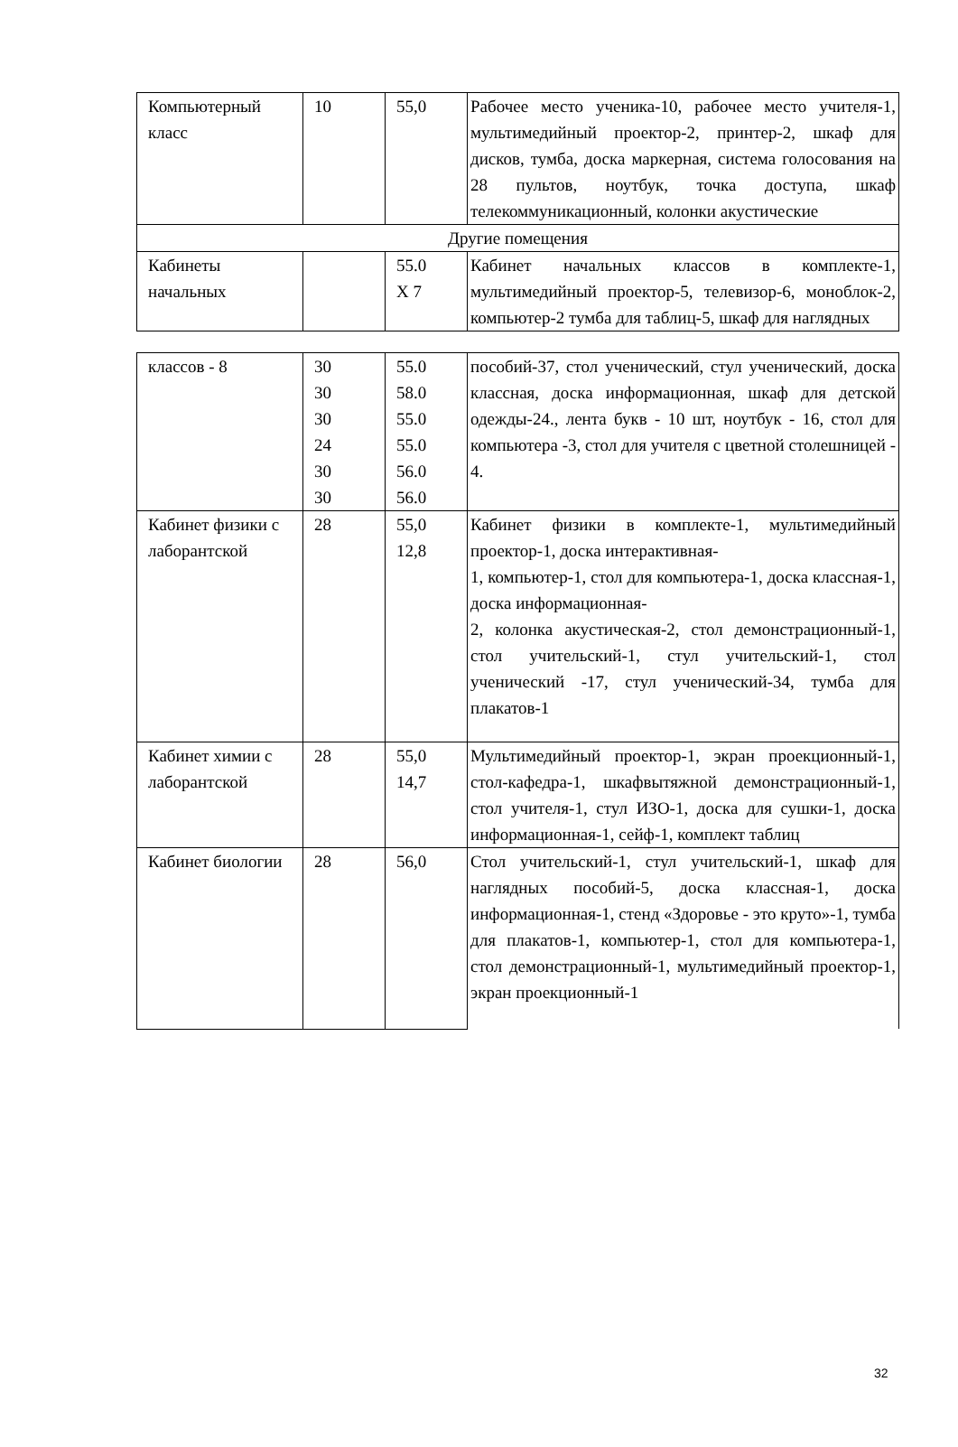| Компьютерный класс | 10 | 55,0 | Рабочее место ученика-10, рабочее место учителя-1, мультимедийный проектор-2, принтер-2, шкаф для дисков, тумба, доска маркерная, система голосования на 28 пультов, ноутбук, точка доступа, шкаф телекоммуникационный, колонки акустические |
| Другие помещения | | | |
| Кабинеты начальных | | 55.0 Х 7 | Кабинет начальных классов в комплекте-1, мультимедийный проектор-5, телевизор-6, моноблок-2, компьютер-2 тумба для таблиц-5, шкаф для наглядных |
| классов - 8 | 30 30 30 24 30 30 | 55.0 58.0 55.0 55.0 56.0 56.0 | пособий-37, стол ученический, стул ученический, доска классная, доска информационная, шкаф для детской одежды-24., лента букв - 10 шт, ноутбук - 16, стол для компьютера -3, стол для учителя с цветной столешницей - 4. |
| Кабинет физики с лаборантской | 28 | 55,0 12,8 | Кабинет физики в комплекте-1, мультимедийный проектор-1, доска интерактивная- 1, компьютер-1, стол для компьютера-1, доска классная-1, доска информационная- 2, колонка акустическая-2, стол демонстрационный-1, стол учительский-1, стул учительский-1, стол ученический -17, стул ученический-34, тумба для плакатов-1 |
| Кабинет химии с лаборантской | 28 | 55,0 14,7 | Мультимедийный проектор-1, экран проекционный-1, стол-кафедра-1, шкафвытяжной демонстрационный-1, стол учителя-1, стул ИЗО-1, доска для сушки-1, доска информационная-1, сейф-1, комплект таблиц |
| Кабинет биологии | 28 | 56,0 | Стол учительский-1, стул учительский-1, шкаф для наглядных пособий-5, доска классная-1, доска информационная-1, стенд «Здоровье - это круто»-1, тумба для плакатов-1, компьютер-1, стол для компьютера-1, стол демонстрационный-1, мультимедийный проектор-1, экран проекционный-1 |
32